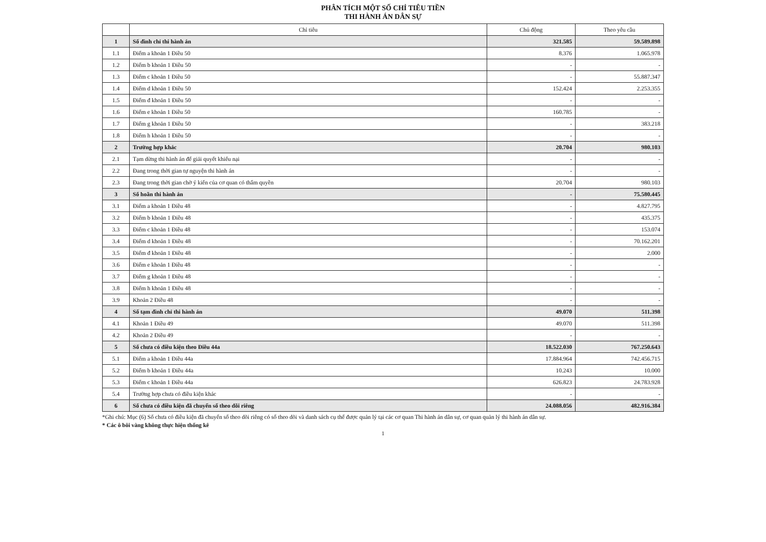PHÂN TÍCH MỘT SỐ CHỈ TIÊU TIỀN
THI HÀNH ÁN DÂN SỰ
| | Chỉ tiêu | Chủ động | Theo yêu cầu |
| --- | --- | --- | --- |
| 1 | Số đình chỉ thi hành án | 321.585 | 59.589.898 |
| 1.1 | Điểm a khoản 1 Điều 50 | 8.376 | 1.065.978 |
| 1.2 | Điểm b khoản 1 Điều 50 | - | - |
| 1.3 | Điểm c khoản 1 Điều 50 | - | 55.887.347 |
| 1.4 | Điểm d khoản 1 Điều 50 | 152.424 | 2.253.355 |
| 1.5 | Điểm đ khoản 1 Điều 50 | - | - |
| 1.6 | Điểm e khoản 1 Điều 50 | 160.785 | - |
| 1.7 | Điểm g khoản 1 Điều 50 | - | 383.218 |
| 1.8 | Điểm h khoản 1 Điều 50 | - | - |
| 2 | Trường hợp khác | 20.704 | 980.103 |
| 2.1 | Tạm dừng thi hành án để giải quyết khiếu nại | - | - |
| 2.2 | Đang trong thời gian tự nguyện thi hành án | - | - |
| 2.3 | Đang trong thời gian chờ ý kiến của cơ quan có thẩm quyền | 20.704 | 980.103 |
| 3 | Số hoãn thi hành án | - | 75.580.445 |
| 3.1 | Điểm a khoản 1 Điều 48 | - | 4.827.795 |
| 3.2 | Điểm b khoản 1 Điều 48 | - | 435.375 |
| 3.3 | Điểm c khoản 1 Điều 48 | - | 153.074 |
| 3.4 | Điểm d khoản 1 Điều 48 | - | 70.162.201 |
| 3.5 | Điểm đ khoản 1 Điều 48 | - | 2.000 |
| 3.6 | Điểm e khoản 1 Điều 48 | - | - |
| 3.7 | Điểm g khoản 1 Điều 48 | - | - |
| 3.8 | Điểm h khoản 1 Điều 48 | - | - |
| 3.9 | Khoản 2 Điều 48 | - | - |
| 4 | Số tạm đình chỉ thi hành án | 49.070 | 511.398 |
| 4.1 | Khoản 1 Điều 49 | 49.070 | 511.398 |
| 4.2 | Khoản 2 Điều 49 | - | - |
| 5 | Số chưa có điều kiện theo Điều 44a | 18.522.030 | 767.250.643 |
| 5.1 | Điểm a khoản 1 Điều 44a | 17.884.964 | 742.456.715 |
| 5.2 | Điểm b khoản 1 Điều 44a | 10.243 | 10.000 |
| 5.3 | Điểm c khoản 1 Điều 44a | 626.823 | 24.783.928 |
| 5.4 | Trường hợp chưa có điều kiện khác | - | - |
| 6 | Số chưa có điều kiện đã chuyển sổ theo dõi riêng | 24.088.056 | 482.916.384 |
*Ghi chú: Mục (6) Số chưa có điều kiện đã chuyển sổ theo dõi riêng có sổ theo dõi và danh sách cụ thể được quản lý tại các cơ quan Thi hành án dân sự, cơ quan quản lý thi hành án dân sự.
* Các ô bôi vàng không thực hiện thống kê
1